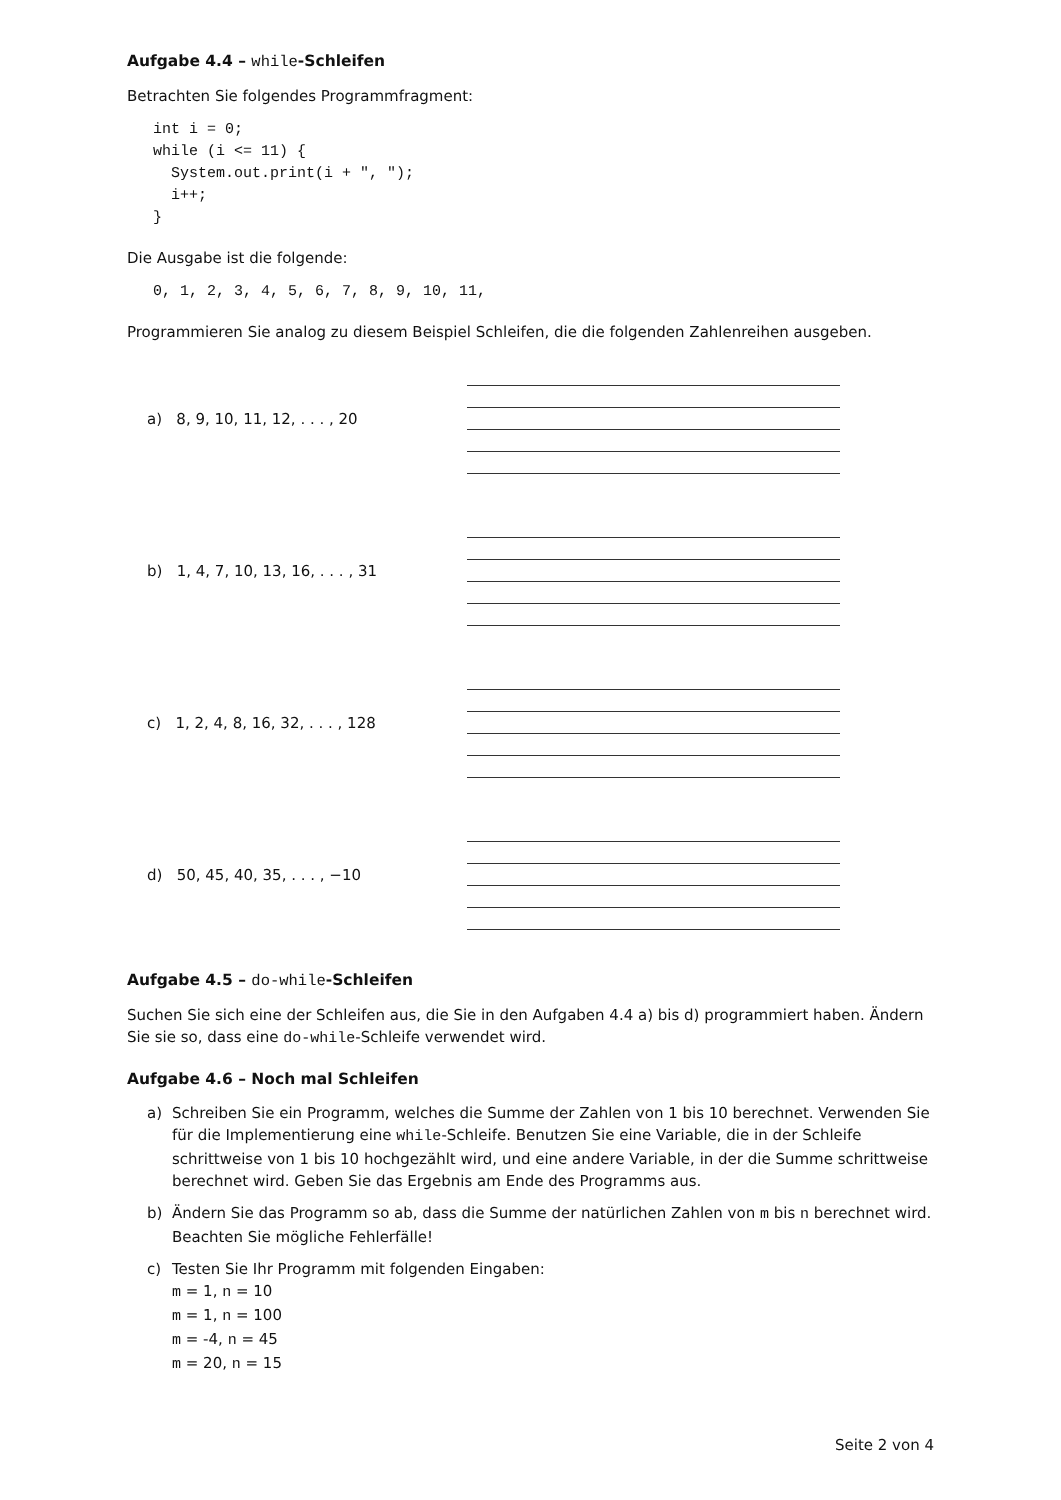Aufgabe 4.4 – while-Schleifen
Betrachten Sie folgendes Programmfragment:
int i = 0;
while (i <= 11) {
  System.out.print(i + ", ");
  i++;
}
Die Ausgabe ist die folgende:
0, 1, 2, 3, 4, 5, 6, 7, 8, 9, 10, 11,
Programmieren Sie analog zu diesem Beispiel Schleifen, die die folgenden Zahlenreihen ausgeben.
a) 8, 9, 10, 11, 12, . . . , 20
b) 1, 4, 7, 10, 13, 16, . . . , 31
c) 1, 2, 4, 8, 16, 32, . . . , 128
d) 50, 45, 40, 35, . . . , −10
Aufgabe 4.5 – do-while-Schleifen
Suchen Sie sich eine der Schleifen aus, die Sie in den Aufgaben 4.4 a) bis d) programmiert haben. Ändern Sie sie so, dass eine do-while-Schleife verwendet wird.
Aufgabe 4.6 – Noch mal Schleifen
a) Schreiben Sie ein Programm, welches die Summe der Zahlen von 1 bis 10 berechnet. Verwenden Sie für die Implementierung eine while-Schleife. Benutzen Sie eine Variable, die in der Schleife schrittweise von 1 bis 10 hochgezählt wird, und eine andere Variable, in der die Summe schrittweise berechnet wird. Geben Sie das Ergebnis am Ende des Programms aus.
b) Ändern Sie das Programm so ab, dass die Summe der natürlichen Zahlen von m bis n berechnet wird. Beachten Sie mögliche Fehlerfälle!
c) Testen Sie Ihr Programm mit folgenden Eingaben:
m = 1, n = 10
m = 1, n = 100
m = -4, n = 45
m = 20, n = 15
Seite 2 von 4